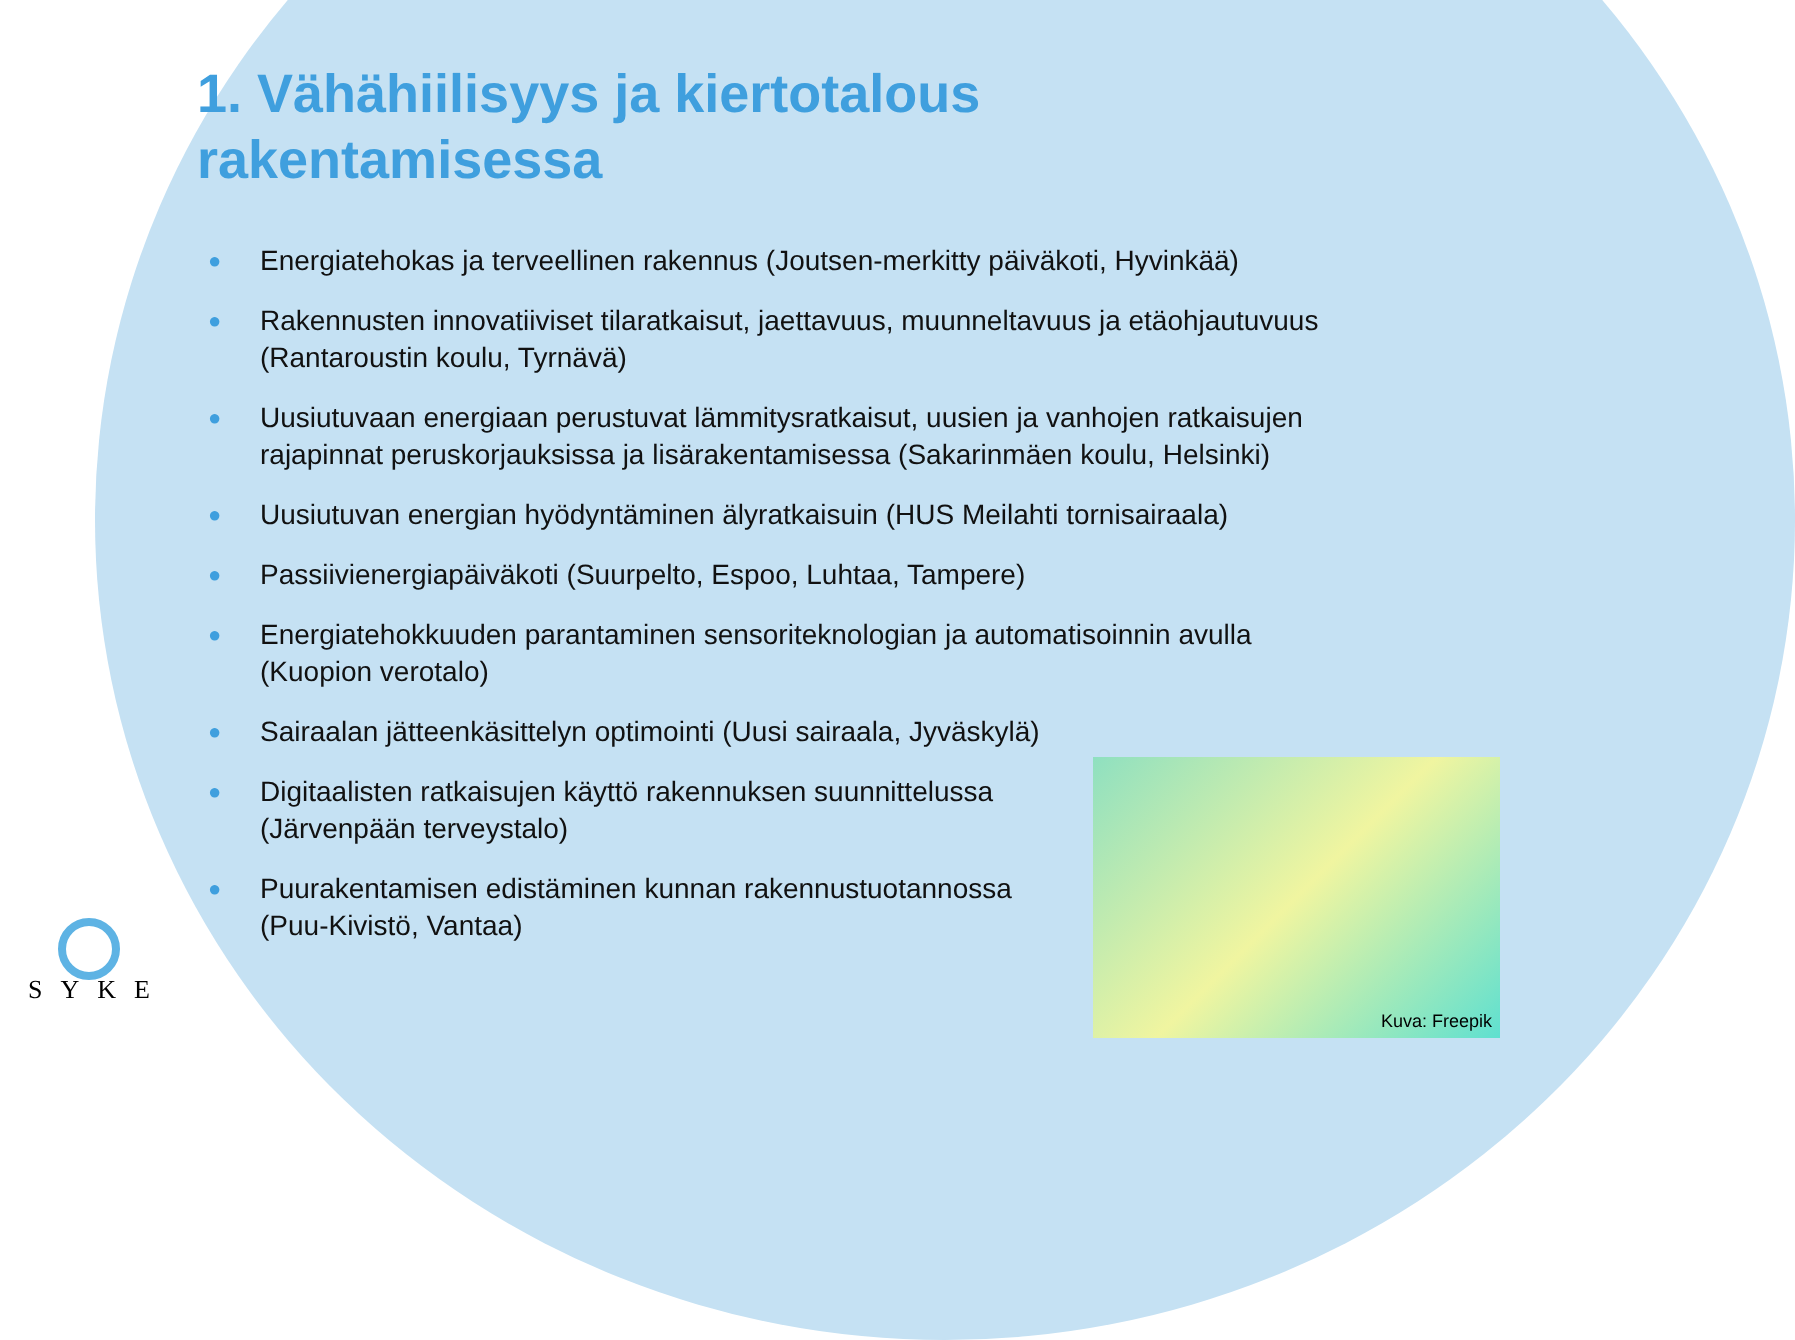1. Vähähiilisyys ja kiertotalous rakentamisessa
● Energiatehokas ja terveellinen rakennus (Joutsen-merkitty päiväkoti, Hyvinkää)
● Rakennusten innovatiiviset tilaratkaisut, jaettavuus, muunneltavuus ja etäohjautuvuus (Rantaroustin koulu, Tyrnävä)
● Uusiutuvaan energiaan perustuvat lämmitysratkaisut, uusien ja vanhojen ratkaisujen rajapinnat peruskorjauksissa ja lisärakentamisessa (Sakarinmäen koulu, Helsinki)
● Uusiutuvan energian hyödyntäminen älyratkaisuin (HUS Meilahti tornisairaala)
● Passiivienergiapäiväkoti (Suurpelto, Espoo, Luhtaa, Tampere)
● Energiatehokkuuden parantaminen sensoriteknologian ja automatisoinnin avulla (Kuopion verotalo)
● Sairaalan jätteenkäsittelyn optimointi (Uusi sairaala, Jyväskylä)
● Digitaalisten ratkaisujen käyttö rakennuksen suunnittelussa
(Järvenpään terveystalo)
● Puurakentamisen edistäminen kunnan rakennustuotannossa
(Puu-Kivistö, Vantaa)
Kuva: Freepik
SYKE